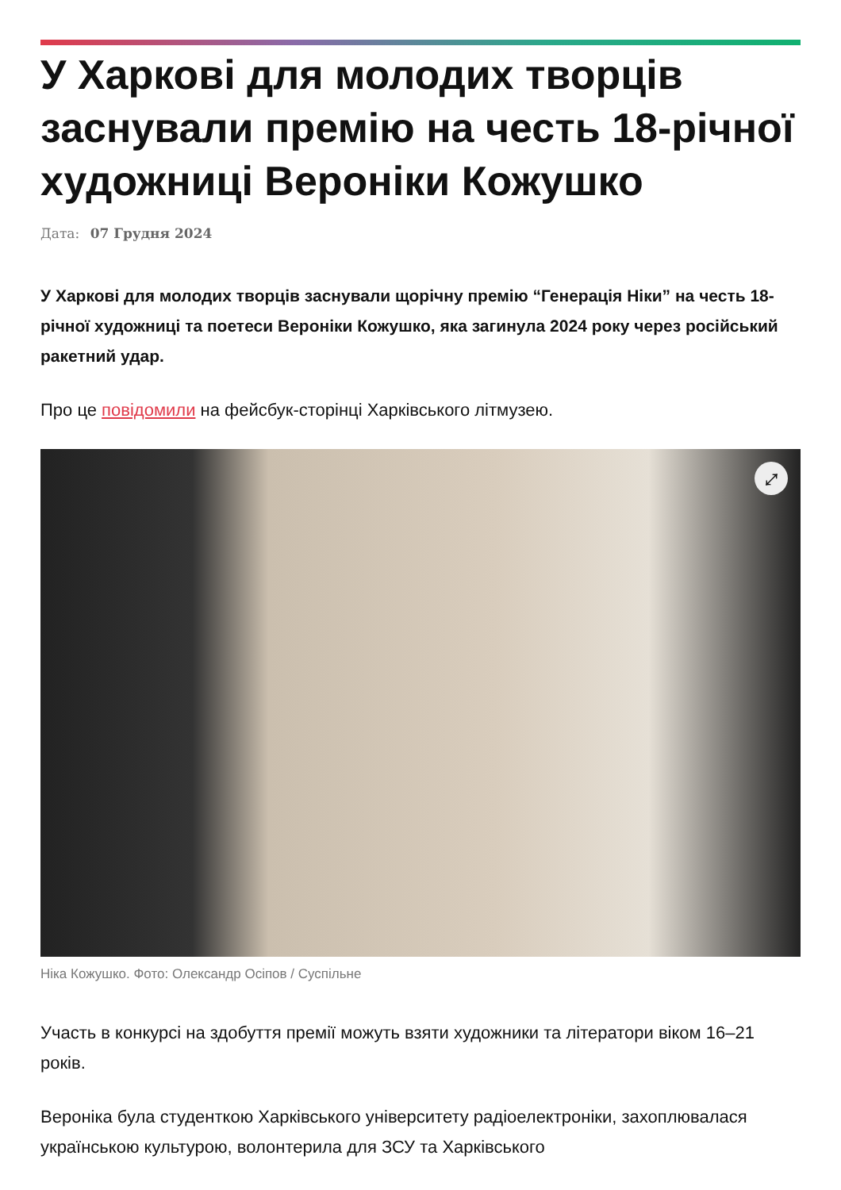У Харкові для молодих творців заснували премію на честь 18-річної художниці Вероніки Кожушко
Дата: 07 Грудня 2024
У Харкові для молодих творців заснували щорічну премію “Генерація Ніки” на честь 18-річної художниці та поетеси Вероніки Кожушко, яка загинула 2024 року через російський ракетний удар.
Про це повідомили на фейсбук-сторінці Харківського літмузею.
⤢
Ніка Кожушко. Фото: Олександр Осіпов / Суспільне
Участь в конкурсі на здобуття премії можуть взяти художники та літератори віком 16–21 років.
Вероніка була студенткою Харківського університету радіоелектроніки, захоплювалася українською культурою, волонтерила для ЗСУ та Харківського